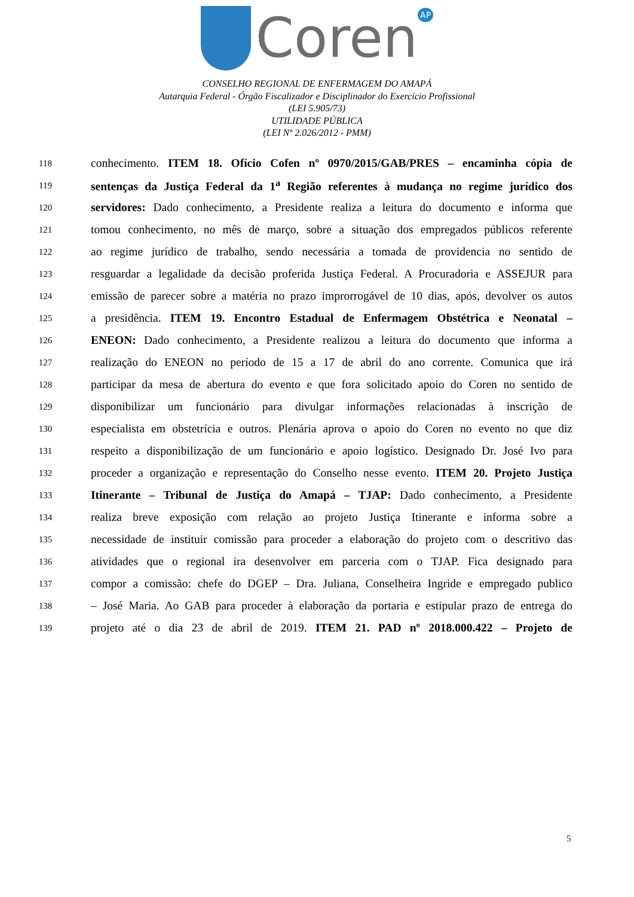Coren<sup>AP</sup>
CONSELHO REGIONAL DE ENFERMAGEM DO AMAPÁ
Autarquia Federal - Órgão Fiscalizador e Disciplinador do Exercício Profissional
(LEI 5.905/73)
UTILIDADE PÚBLICA
(LEI Nº 2.026/2012 - PMM)
118 conhecimento. ITEM 18. Ofício Cofen nº 0970/2015/GAB/PRES – encaminha cópia de
119 sentenças da Justiça Federal da 1<sup>a</sup> Região referentes à mudança no regime jurídico dos
120 servidores: Dado conhecimento, a Presidente realiza a leitura do documento e informa que
121 tomou conhecimento, no mês de março, sobre a situação dos empregados públicos referente
122 ao regime jurídico de trabalho, sendo necessária a tomada de providencia no sentido de
123 resguardar a legalidade da decisão proferida Justiça Federal. A Procuradoria e ASSEJUR para
124 emissão de parecer sobre a matéria no prazo improrrogável de 10 dias, após, devolver os autos
125 a presidência. ITEM 19. Encontro Estadual de Enfermagem Obstétrica e Neonatal –
126 ENEON: Dado conhecimento, a Presidente realizou a leitura do documento que informa a
127 realização do ENEON no período de 15 a 17 de abril do ano corrente. Comunica que irá
128 participar da mesa de abertura do evento e que fora solicitado apoio do Coren no sentido de
129 disponibilizar um funcionário para divulgar informações relacionadas à inscrição de
130 especialista em obstetrícia e outros. Plenária aprova o apoio do Coren no evento no que diz
131 respeito a disponibilização de um funcionário e apoio logístico. Designado Dr. José Ivo para
132 proceder a organização e representação do Conselho nesse evento. ITEM 20. Projeto Justiça
133 Itinerante – Tribunal de Justiça do Amapá – TJAP: Dado conhecimento, a Presidente
134 realiza breve exposição com relação ao projeto Justiça Itinerante e informa sobre a
135 necessidade de instituir comissão para proceder a elaboração do projeto com o descritivo das
136 atividades que o regional ira desenvolver em parceria com o TJAP. Fica designado para
137 compor a comissão: chefe do DGEP – Dra. Juliana, Conselheira Ingride e empregado publico
138 – José Maria. Ao GAB para proceder à elaboração da portaria e estipular prazo de entrega do
139 projeto até o dia 23 de abril de 2019. ITEM 21. PAD nº 2018.000.422 – Projeto de
5